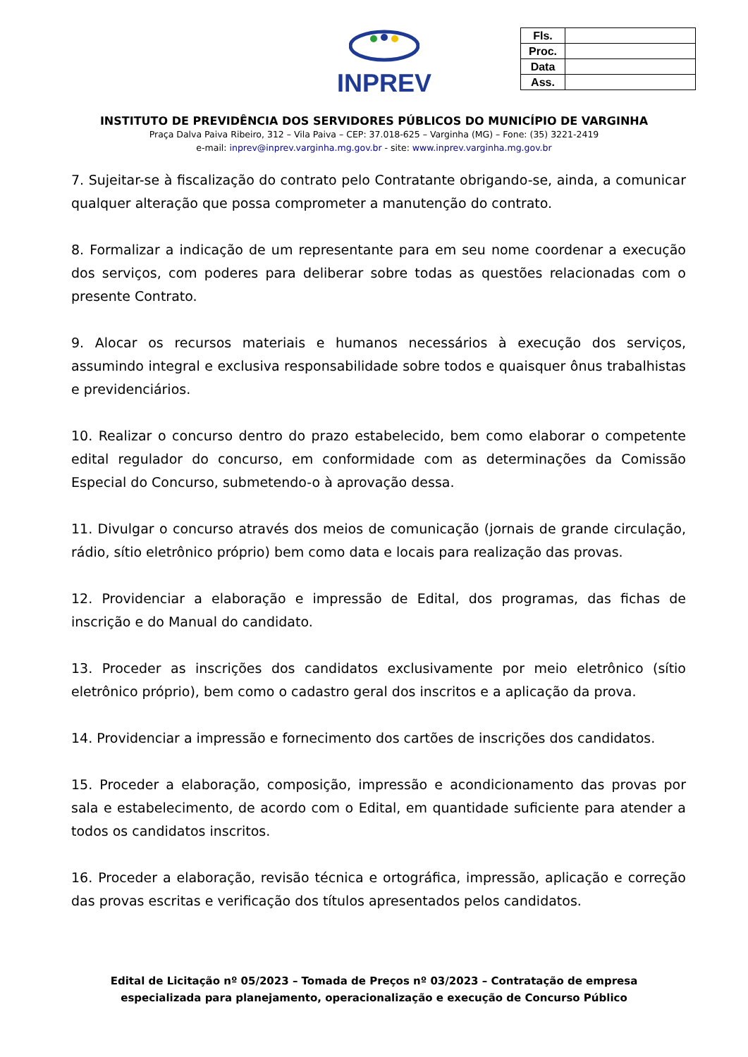INPREV
| Fls. | |
| Proc. | |
| Data | |
| Ass. | |
INSTITUTO DE PREVIDÊNCIA DOS SERVIDORES PÚBLICOS DO MUNICÍPIO DE VARGINHA
Praça Dalva Paiva Ribeiro, 312 – Vila Paiva – CEP: 37.018-625 – Varginha (MG) – Fone: (35) 3221-2419
e-mail: inprev@inprev.varginha.mg.gov.br - site: www.inprev.varginha.mg.gov.br
7. Sujeitar-se à fiscalização do contrato pelo Contratante obrigando-se, ainda, a comunicar qualquer alteração que possa comprometer a manutenção do contrato.
8. Formalizar a indicação de um representante para em seu nome coordenar a execução dos serviços, com poderes para deliberar sobre todas as questões relacionadas com o presente Contrato.
9. Alocar os recursos materiais e humanos necessários à execução dos serviços, assumindo integral e exclusiva responsabilidade sobre todos e quaisquer ônus trabalhistas e previdenciários.
10. Realizar o concurso dentro do prazo estabelecido, bem como elaborar o competente edital regulador do concurso, em conformidade com as determinações da Comissão Especial do Concurso, submetendo-o à aprovação dessa.
11. Divulgar o concurso através dos meios de comunicação (jornais de grande circulação, rádio, sítio eletrônico próprio) bem como data e locais para realização das provas.
12. Providenciar a elaboração e impressão de Edital, dos programas, das fichas de inscrição e do Manual do candidato.
13. Proceder as inscrições dos candidatos exclusivamente por meio eletrônico (sítio eletrônico próprio), bem como o cadastro geral dos inscritos e a aplicação da prova.
14. Providenciar a impressão e fornecimento dos cartões de inscrições dos candidatos.
15. Proceder a elaboração, composição, impressão e acondicionamento das provas por sala e estabelecimento, de acordo com o Edital, em quantidade suficiente para atender a todos os candidatos inscritos.
16. Proceder a elaboração, revisão técnica e ortográfica, impressão, aplicação e correção das provas escritas e verificação dos títulos apresentados pelos candidatos.
Edital de Licitação nº 05/2023 – Tomada de Preços nº 03/2023 – Contratação de empresa especializada para planejamento, operacionalização e execução de Concurso Público